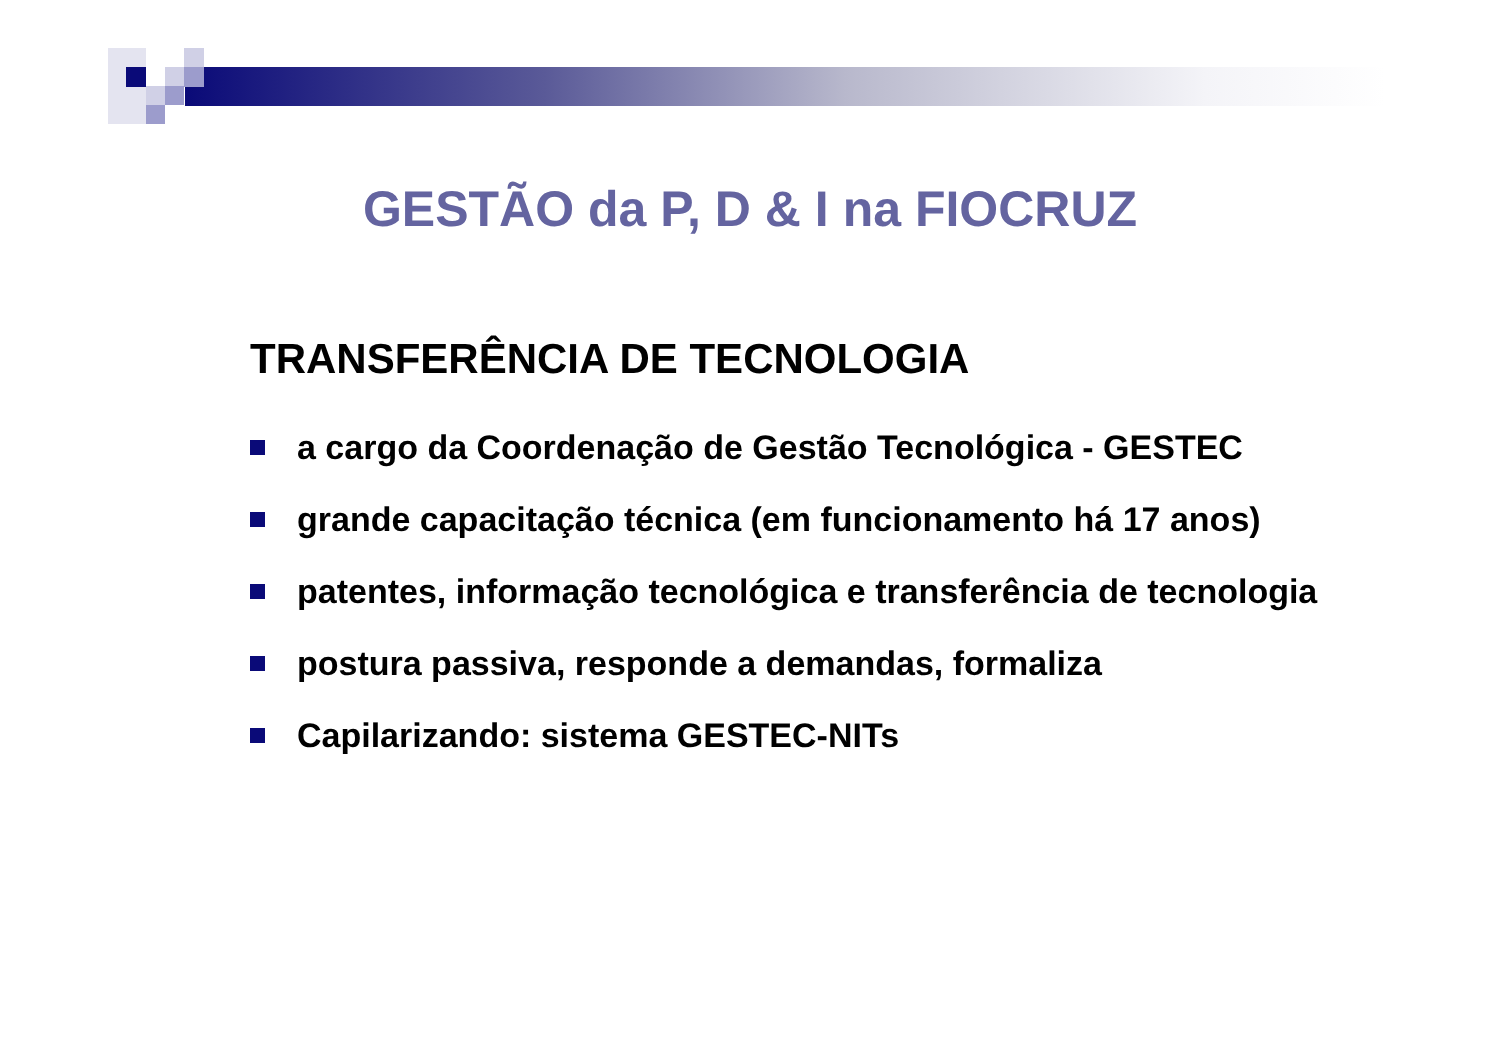GESTÃO da P, D & I na FIOCRUZ
TRANSFERÊNCIA DE TECNOLOGIA
a cargo da Coordenação de Gestão Tecnológica - GESTEC
grande capacitação técnica (em funcionamento há 17 anos)
patentes, informação tecnológica e transferência de tecnologia
postura passiva, responde a demandas, formaliza
Capilarizando: sistema GESTEC-NITs